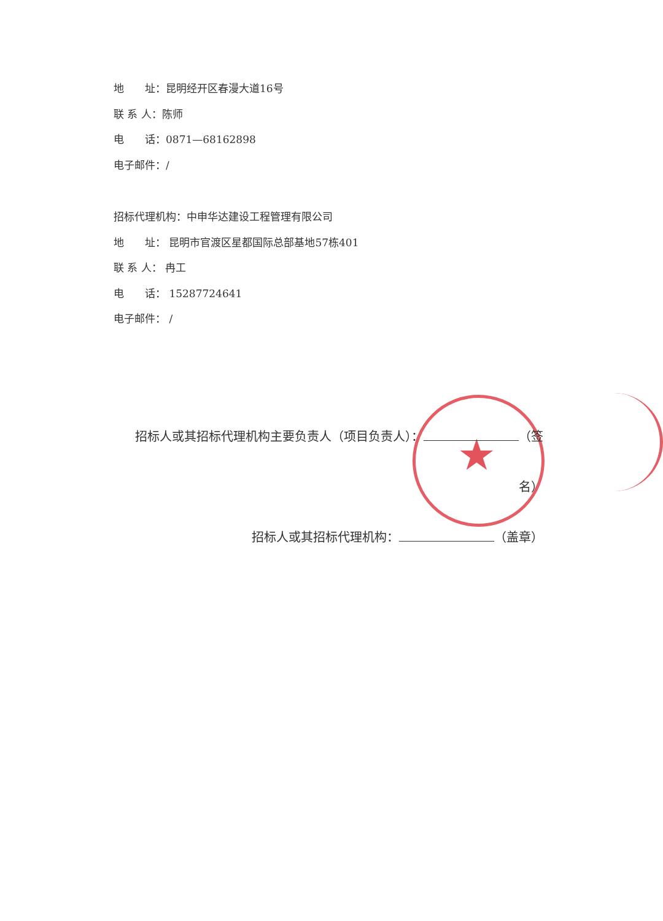★
地　　址：昆明经开区春漫大道16号
联 系 人：陈师
电　　话：0871—68162898
电子邮件：/
招标代理机构：中申华达建设工程管理有限公司
地　　址： 昆明市官渡区星都国际总部基地57栋401
联 系 人： 冉工
电　　话： 15287724641
电子邮件： /
招标人或其招标代理机构主要负责人（项目负责人）： （签名）
招标人或其招标代理机构： （盖章）